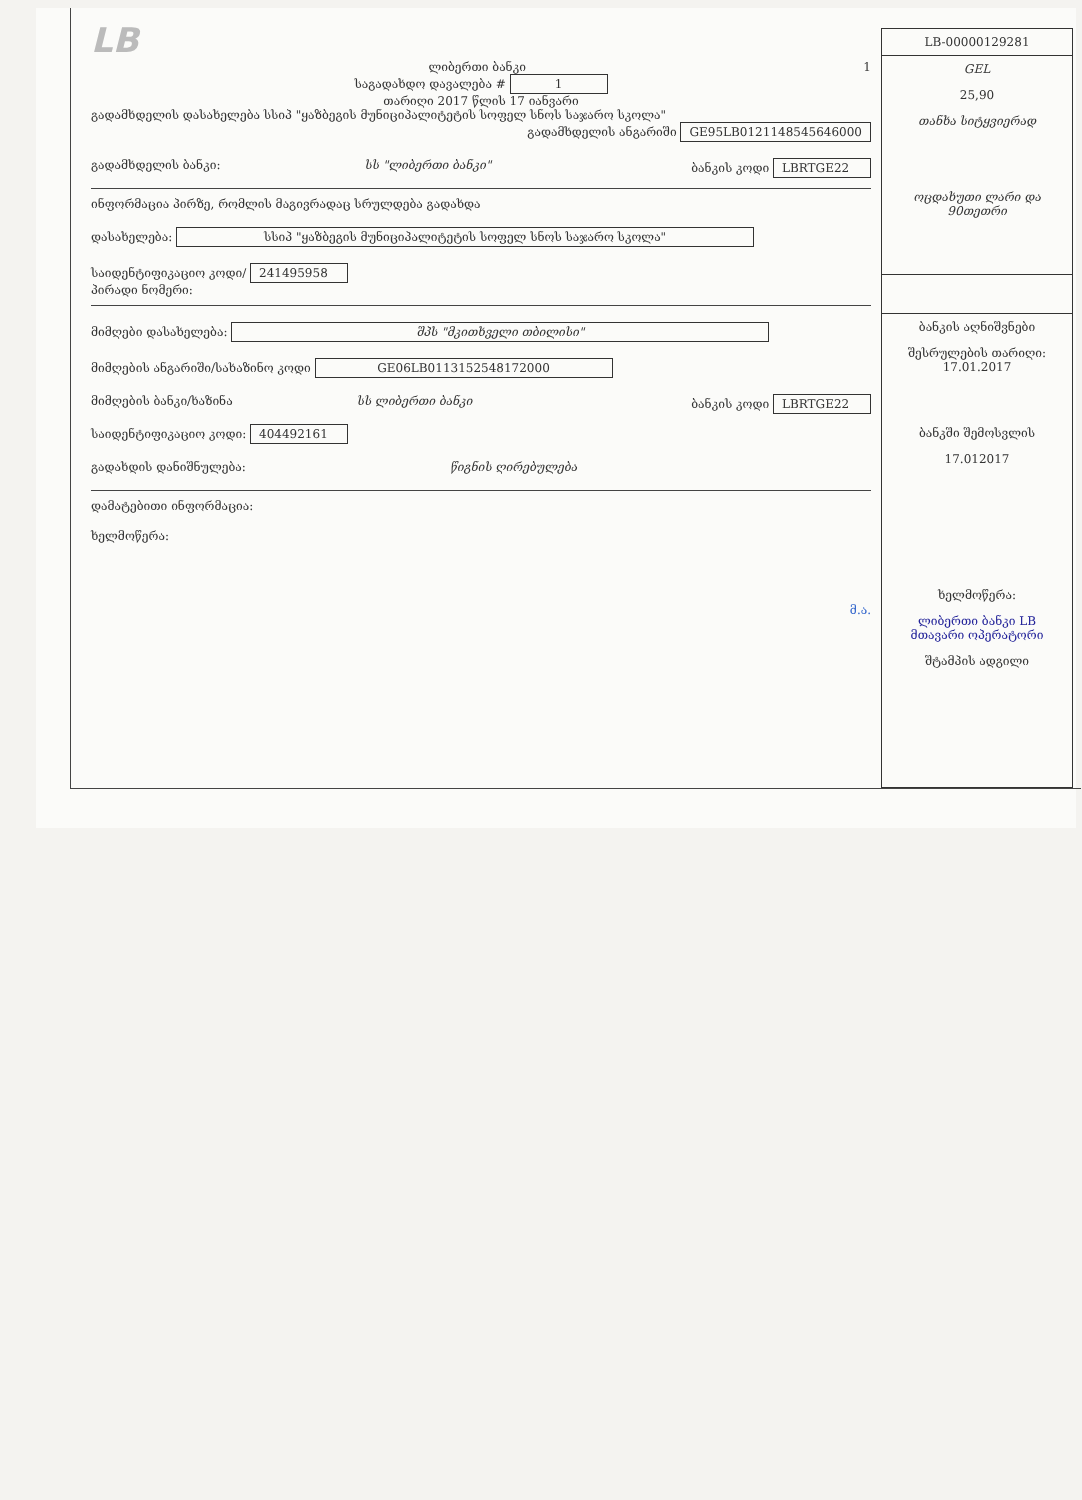LB
ლიბერთი ბანკი 1
საგადახდო დავალება # 1
თარიღი 2017 წლის 17 იანვარი
გადამხდელის დასახელება სსიპ "ყაზბეგის მუნიციპალიტეტის სოფელ სნოს საჯარო სკოლა"
გადამხდელის ანგარიში GE95LB0121148545646000
გადამხდელის ბანკი: სს "ლიბერთი ბანკი" ბანკის კოდი LBRTGE22
ინფორმაცია პირზე, რომლის მაგივრადაც სრულდება გადახდა
დასახელება: სსიპ "ყაზბეგის მუნიციპალიტეტის სოფელ სნოს საჯარო სკოლა"
საიდენტიფიკაციო კოდი/ 241495958
პირადი ნომერი:
მიმღები დასახელება: შპს "მკითხველი თბილისი"
მიმღების ანგარიში/სახაზინო კოდი GE06LB0113152548172000
მიმღების ბანკი/ხაზინა სს ლიბერთი ბანკი ბანკის კოდი LBRTGE22
საიდენტიფიკაციო კოდი: 404492161
გადახდის დანიშნულება: წიგნის ღირებულება
დამატებითი ინფორმაცია:
ხელმოწერა:
მ.ა.
LB-00000129281
GEL
25,90
თანხა სიტყვიერად
ოცდახუთი ლარი და 90თეთრი
ბანკის აღნიშვნები
შესრულების თარიღი:
17.01.2017
ბანკში შემოსვლის
17.012017
ხელმოწერა:
ლიბერთი ბანკი LB
მთავარი ოპერატორი
შტამპის ადგილი